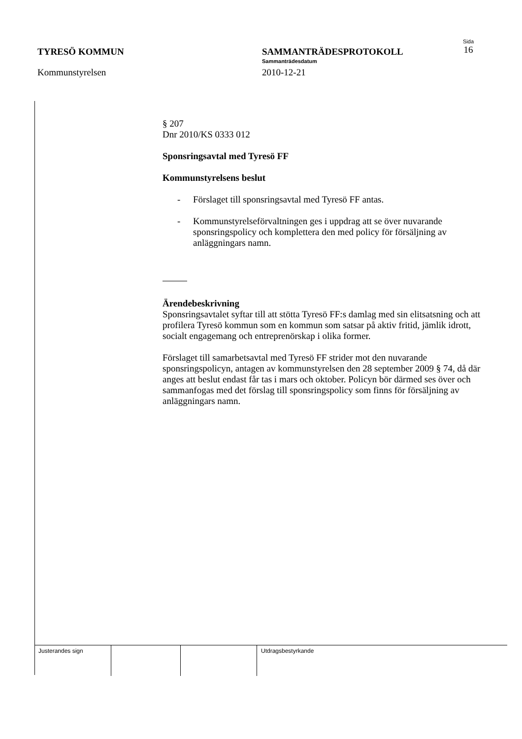TYRESÖ KOMMUN
Kommunstyrelsen
SAMMANTRÄDESPROTOKOLL
Sammanträdesdatum
2010-12-21
Sida
16
§ 207
Dnr 2010/KS 0333 012
Sponsringsavtal med Tyresö FF
Kommunstyrelsens beslut
- Förslaget till sponsringsavtal med Tyresö FF antas.
- Kommunstyrelseförvaltningen ges i uppdrag att se över nuvarande sponsringspolicy och komplettera den med policy för försäljning av anläggningars namn.
Ärendebeskrivning
Sponsringsavtalet syftar till att stötta Tyresö FF:s damlag med sin elitsatsning och att profilera Tyresö kommun som en kommun som satsar på aktiv fritid, jämlik idrott, socialt engagemang och entreprenörskap i olika former.
Förslaget till samarbetsavtal med Tyresö FF strider mot den nuvarande sponsringspolicyn, antagen av kommunstyrelsen den 28 september 2009 § 74, då där anges att beslut endast får tas i mars och oktober. Policyn bör därmed ses över och sammanfogas med det förslag till sponsringspolicy som finns för försäljning av anläggningars namn.
Justerandes sign Utdragsbestyrkande